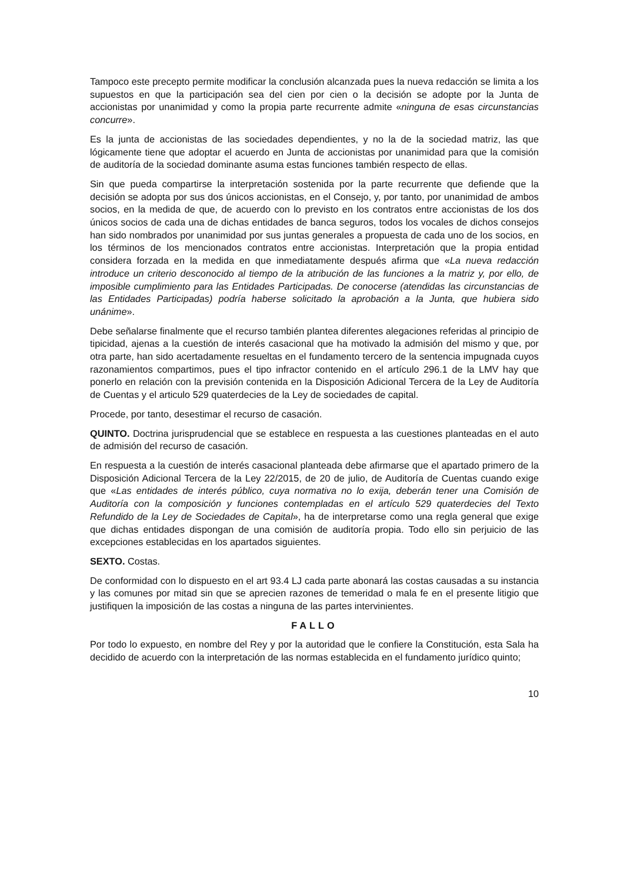Tampoco este precepto permite modificar la conclusión alcanzada pues la nueva redacción se limita a los supuestos en que la participación sea del cien por cien o la decisión se adopte por la Junta de accionistas por unanimidad y como la propia parte recurrente admite «ninguna de esas circunstancias concurre».
Es la junta de accionistas de las sociedades dependientes, y no la de la sociedad matriz, las que lógicamente tiene que adoptar el acuerdo en Junta de accionistas por unanimidad para que la comisión de auditoría de la sociedad dominante asuma estas funciones también respecto de ellas.
Sin que pueda compartirse la interpretación sostenida por la parte recurrente que defiende que la decisión se adopta por sus dos únicos accionistas, en el Consejo, y, por tanto, por unanimidad de ambos socios, en la medida de que, de acuerdo con lo previsto en los contratos entre accionistas de los dos únicos socios de cada una de dichas entidades de banca seguros, todos los vocales de dichos consejos han sido nombrados por unanimidad por sus juntas generales a propuesta de cada uno de los socios, en los términos de los mencionados contratos entre accionistas. Interpretación que la propia entidad considera forzada en la medida en que inmediatamente después afirma que «La nueva redacción introduce un criterio desconocido al tiempo de la atribución de las funciones a la matriz y, por ello, de imposible cumplimiento para las Entidades Participadas. De conocerse (atendidas las circunstancias de las Entidades Participadas) podría haberse solicitado la aprobación a la Junta, que hubiera sido unánime».
Debe señalarse finalmente que el recurso también plantea diferentes alegaciones referidas al principio de tipicidad, ajenas a la cuestión de interés casacional que ha motivado la admisión del mismo y que, por otra parte, han sido acertadamente resueltas en el fundamento tercero de la sentencia impugnada cuyos razonamientos compartimos, pues el tipo infractor contenido en el artículo 296.1 de la LMV hay que ponerlo en relación con la previsión contenida en la Disposición Adicional Tercera de la Ley de Auditoría de Cuentas y el articulo 529 quaterdecies de la Ley de sociedades de capital.
Procede, por tanto, desestimar el recurso de casación.
QUINTO. Doctrina jurisprudencial que se establece en respuesta a las cuestiones planteadas en el auto de admisión del recurso de casación.
En respuesta a la cuestión de interés casacional planteada debe afirmarse que el apartado primero de la Disposición Adicional Tercera de la Ley 22/2015, de 20 de julio, de Auditoría de Cuentas cuando exige que «Las entidades de interés público, cuya normativa no lo exija, deberán tener una Comisión de Auditoría con la composición y funciones contempladas en el artículo 529 quaterdecies del Texto Refundido de la Ley de Sociedades de Capital», ha de interpretarse como una regla general que exige que dichas entidades dispongan de una comisión de auditoría propia. Todo ello sin perjuicio de las excepciones establecidas en los apartados siguientes.
SEXTO. Costas.
De conformidad con lo dispuesto en el art 93.4 LJ cada parte abonará las costas causadas a su instancia y las comunes por mitad sin que se aprecien razones de temeridad o mala fe en el presente litigio que justifiquen la imposición de las costas a ninguna de las partes intervinientes.
FALLO
Por todo lo expuesto, en nombre del Rey y por la autoridad que le confiere la Constitución, esta Sala ha decidido de acuerdo con la interpretación de las normas establecida en el fundamento jurídico quinto;
10